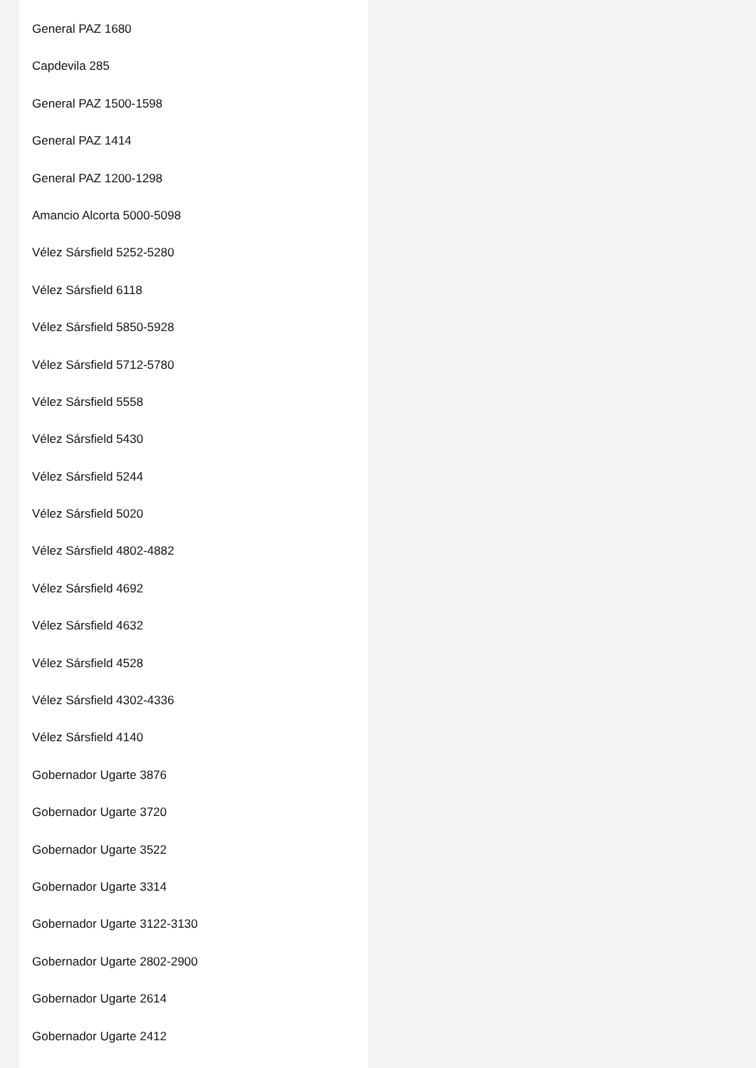General PAZ 1680
Capdevila 285
General PAZ 1500-1598
General PAZ 1414
General PAZ 1200-1298
Amancio Alcorta 5000-5098
Vélez Sársfield 5252-5280
Vélez Sársfield 6118
Vélez Sársfield 5850-5928
Vélez Sársfield 5712-5780
Vélez Sársfield 5558
Vélez Sársfield 5430
Vélez Sársfield 5244
Vélez Sársfield 5020
Vélez Sársfield 4802-4882
Vélez Sársfield 4692
Vélez Sársfield 4632
Vélez Sársfield 4528
Vélez Sársfield 4302-4336
Vélez Sársfield 4140
Gobernador Ugarte 3876
Gobernador Ugarte 3720
Gobernador Ugarte 3522
Gobernador Ugarte 3314
Gobernador Ugarte 3122-3130
Gobernador Ugarte 2802-2900
Gobernador Ugarte 2614
Gobernador Ugarte 2412